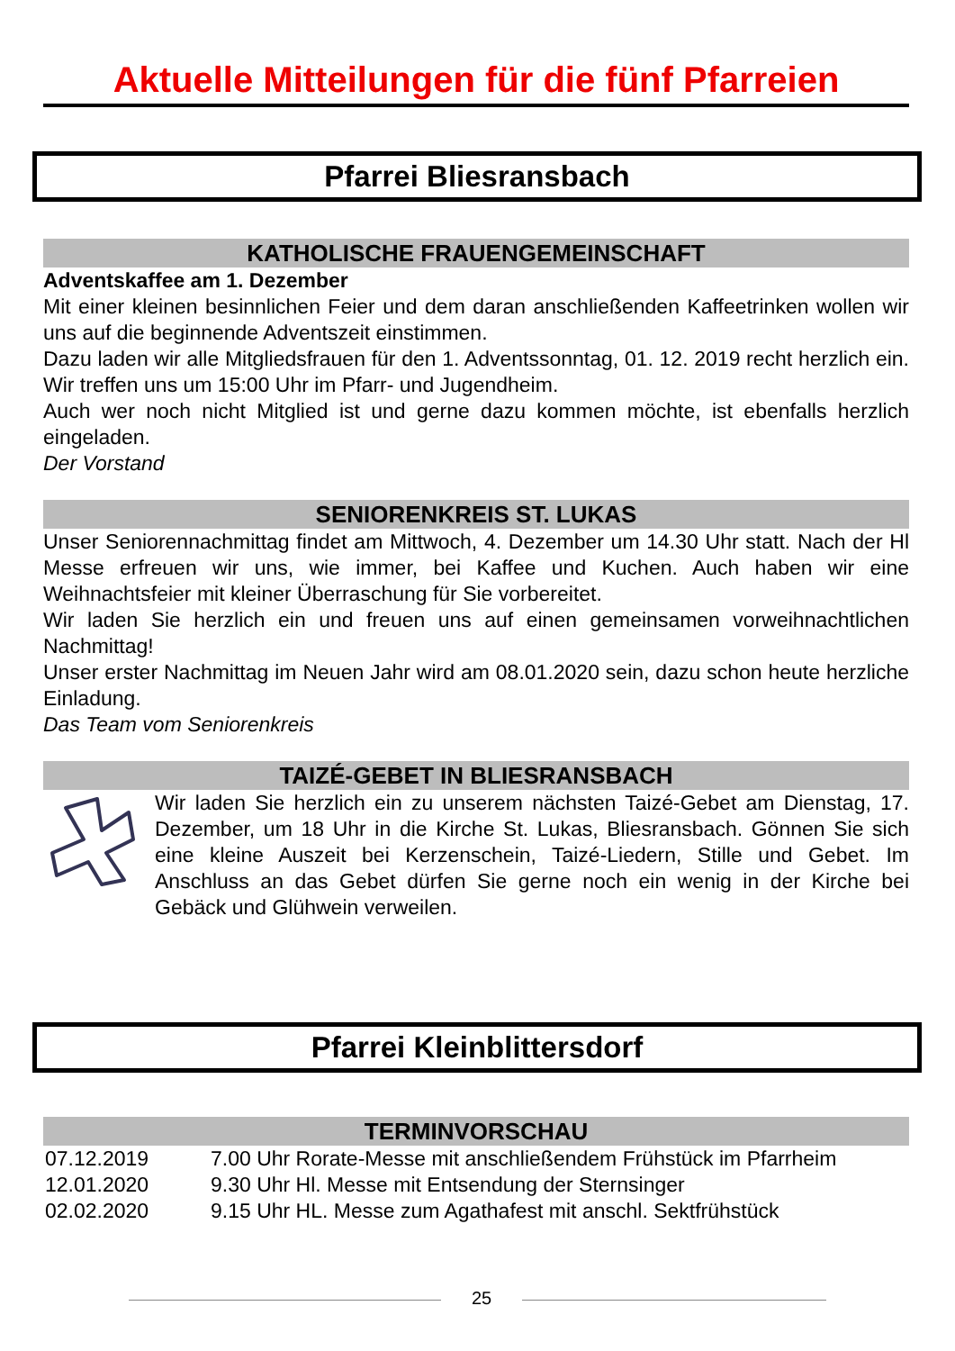Aktuelle Mitteilungen für die fünf Pfarreien
Pfarrei Bliesransbach
KATHOLISCHE FRAUENGEMEINSCHAFT
Adventskaffee am 1. Dezember
Mit einer kleinen besinnlichen Feier und dem daran anschließenden Kaffeetrinken wollen wir uns auf die beginnende Adventszeit einstimmen.
Dazu laden wir alle Mitgliedsfrauen für den 1. Adventssonntag, 01. 12. 2019 recht herzlich ein. Wir treffen uns um 15:00 Uhr im Pfarr- und Jugendheim.
Auch wer noch nicht Mitglied ist und gerne dazu kommen möchte, ist ebenfalls herzlich eingeladen.
Der Vorstand
SENIORENKREIS ST. LUKAS
Unser Seniorennachmittag findet am Mittwoch, 4. Dezember um 14.30 Uhr statt. Nach der Hl Messe erfreuen wir uns, wie immer, bei Kaffee und Kuchen. Auch haben wir eine Weihnachtsfeier mit kleiner Überraschung für Sie vorbereitet.
Wir laden Sie herzlich ein und freuen uns auf einen gemeinsamen vorweihnachtlichen Nachmittag!
Unser erster Nachmittag im Neuen Jahr wird am 08.01.2020 sein, dazu schon heute herzliche Einladung.
Das Team vom Seniorenkreis
TAIZÉ-GEBET IN BLIESRANSBACH
Wir laden Sie herzlich ein zu unserem nächsten Taizé-Gebet am Dienstag, 17. Dezember, um 18 Uhr in die Kirche St. Lukas, Bliesransbach. Gönnen Sie sich eine kleine Auszeit bei Kerzenschein, Taizé-Liedern, Stille und Gebet. Im Anschluss an das Gebet dürfen Sie gerne noch ein wenig in der Kirche bei Gebäck und Glühwein verweilen.
Pfarrei Kleinblittersdorf
TERMINVORSCHAU
| 07.12.2019 | 7.00 Uhr Rorate-Messe mit anschließendem Frühstück im Pfarrheim |
| 12.01.2020 | 9.30 Uhr Hl. Messe mit Entsendung der Sternsinger |
| 02.02.2020 | 9.15 Uhr HL. Messe zum Agathafest mit anschl. Sektfrühstück |
25